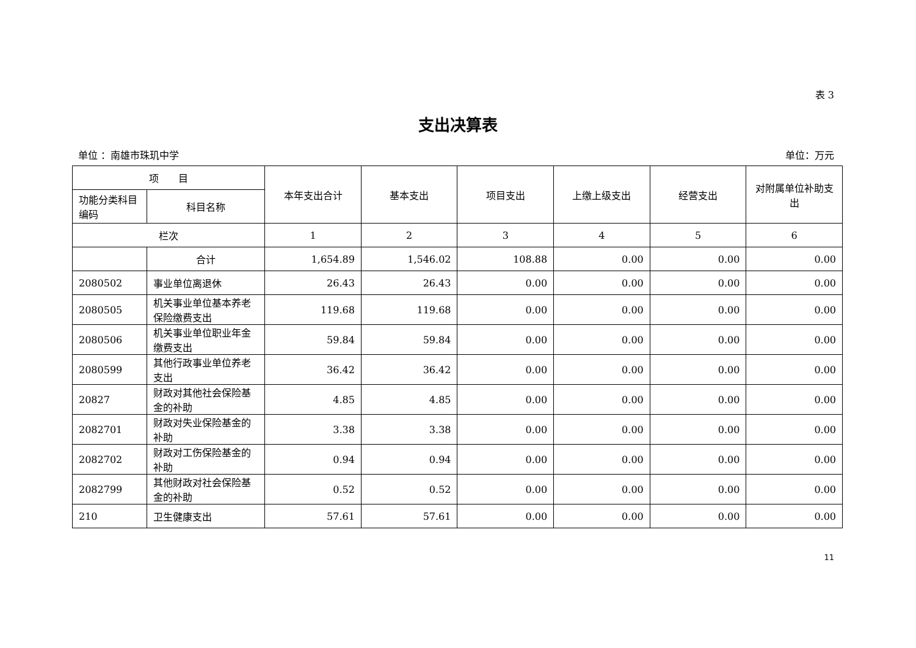表 3
支出决算表
单位 ：南雄市珠玑中学 单位：万元
| 项 目 | | 本年支出合计 | 基本支出 | 项目支出 | 上缴上级支出 | 经营支出 | 对附属单位补助支出 |
| --- | --- | --- | --- | --- | --- | --- | --- |
| 功能分类科目编码 | 科目名称 | | | | | | |
| 栏次 | | 1 | 2 | 3 | 4 | 5 | 6 |
| | 合计 | 1,654.89 | 1,546.02 | 108.88 | 0.00 | 0.00 | 0.00 |
| 2080502 | 事业单位离退休 | 26.43 | 26.43 | 0.00 | 0.00 | 0.00 | 0.00 |
| 2080505 | 机关事业单位基本养老保险缴费支出 | 119.68 | 119.68 | 0.00 | 0.00 | 0.00 | 0.00 |
| 2080506 | 机关事业单位职业年金缴费支出 | 59.84 | 59.84 | 0.00 | 0.00 | 0.00 | 0.00 |
| 2080599 | 其他行政事业单位养老支出 | 36.42 | 36.42 | 0.00 | 0.00 | 0.00 | 0.00 |
| 20827 | 财政对其他社会保险基金的补助 | 4.85 | 4.85 | 0.00 | 0.00 | 0.00 | 0.00 |
| 2082701 | 财政对失业保险基金的补助 | 3.38 | 3.38 | 0.00 | 0.00 | 0.00 | 0.00 |
| 2082702 | 财政对工伤保险基金的补助 | 0.94 | 0.94 | 0.00 | 0.00 | 0.00 | 0.00 |
| 2082799 | 其他财政对社会保险基金的补助 | 0.52 | 0.52 | 0.00 | 0.00 | 0.00 | 0.00 |
| 210 | 卫生健康支出 | 57.61 | 57.61 | 0.00 | 0.00 | 0.00 | 0.00 |
11